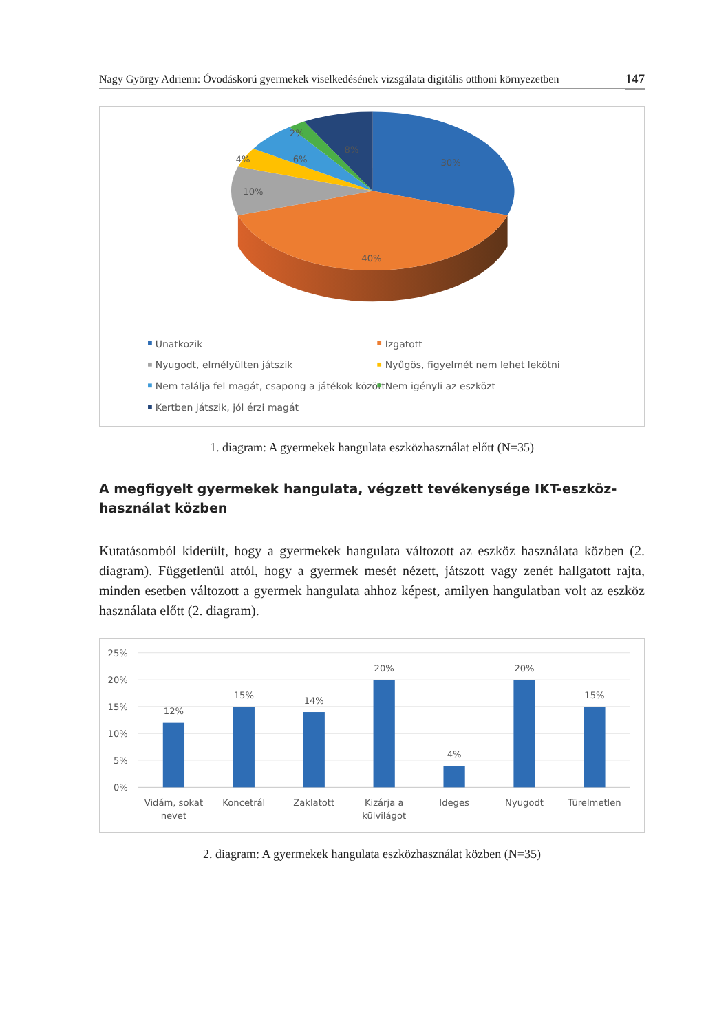Nagy György Adrienn: Óvodáskorú gyermekek viselkedésének vizsgálata digitális otthoni környezetben 147
30%
40%
10%
4%
6%
2%
8%
Unatkozik
Izgatott
Nyugodt, elmélyülten játszik
Nyűgös, figyelmét nem lehet lekötni
Nem találja fel magát, csapong a játékok között
Nem igényli az eszközt
Kertben játszik, jól érzi magát
1. diagram: A gyermekek hangulata eszközhasználat előtt (N=35)
A megfigyelt gyermekek hangulata, végzett tevékenysége IKT-eszköz-
használat közben
Kutatásomból kiderült, hogy a gyermekek hangulata változott az eszköz használata közben (2. diagram). Függetlenül attól, hogy a gyermek mesét nézett, játszott vagy zenét hallgatott rajta, minden esetben változott a gyermek hangulata ahhoz képest, amilyen hangulatban volt az eszköz használata előtt (2. diagram).
25%
20%
15%
10%
5%
0%
12%
15%
14%
20%
4%
20%
15%
Vidám, sokat
nevet
Koncetrál
Zaklatott
Kizárja a
külvilágot
Ideges
Nyugodt
Türelmetlen
2. diagram: A gyermekek hangulata eszközhasználat közben (N=35)